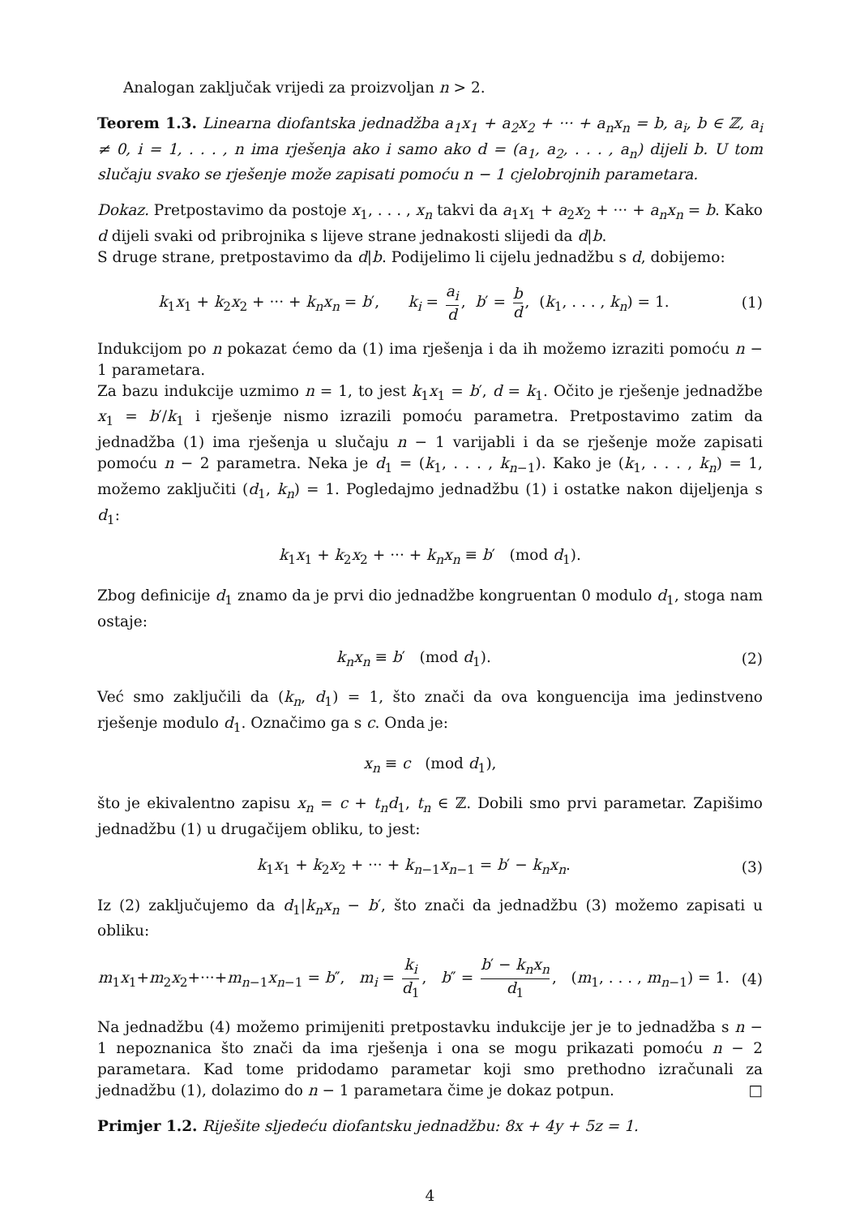Analogan zaključak vrijedi za proizvoljan n > 2.
Teorem 1.3. Linearna diofantska jednadžba a<sub>1</sub>x<sub>1</sub> + a<sub>2</sub>x<sub>2</sub> + ··· + a<sub>n</sub>x<sub>n</sub> = b, a<sub>i</sub>, b ∈ ℤ, a<sub>i</sub> ≠ 0, i = 1, . . . , n ima rješenja ako i samo ako d = (a<sub>1</sub>, a<sub>2</sub>, . . . , a<sub>n</sub>) dijeli b. U tom slučaju svako se rješenje može zapisati pomoću n − 1 cjelobrojnih parametara.
Dokaz. Pretpostavimo da postoje x<sub>1</sub>, . . . , x<sub>n</sub> takvi da a<sub>1</sub>x<sub>1</sub> + a<sub>2</sub>x<sub>2</sub> + ··· + a<sub>n</sub>x<sub>n</sub> = b. Kako d dijeli svaki od pribrojnika s lijeve strane jednakosti slijedi da d|b.
S druge strane, pretpostavimo da d|b. Podijelimo li cijelu jednadžbu s d, dobijemo:
k<sub>1</sub>x<sub>1</sub> + k<sub>2</sub>x<sub>2</sub> + ··· + k<sub>n</sub>x<sub>n</sub> = b′, k<sub>i</sub> = a<sub>i</sub> d, b′ = b d, (k<sub>1</sub>, . . . , k<sub>n</sub>) = 1.
(1)
Indukcijom po n pokazat ćemo da (1) ima rješenja i da ih možemo izraziti pomoću n − 1 parametara.
Za bazu indukcije uzmimo n = 1, to jest k<sub>1</sub>x<sub>1</sub> = b′, d = k<sub>1</sub>. Očito je rješenje jednadžbe x<sub>1</sub> = b′/k<sub>1</sub> i rješenje nismo izrazili pomoću parametra. Pretpostavimo zatim da jednadžba (1) ima rješenja u slučaju n − 1 varijabli i da se rješenje može zapisati pomoću n − 2 parametra. Neka je d<sub>1</sub> = (k<sub>1</sub>, . . . , k<sub>n−1</sub>). Kako je (k<sub>1</sub>, . . . , k<sub>n</sub>) = 1, možemo zaključiti (d<sub>1</sub>, k<sub>n</sub>) = 1. Pogledajmo jednadžbu (1) i ostatke nakon dijeljenja s d<sub>1</sub>:
k<sub>1</sub>x<sub>1</sub> + k<sub>2</sub>x<sub>2</sub> + ··· + k<sub>n</sub>x<sub>n</sub> ≡ b′ (mod d<sub>1</sub>).
Zbog definicije d<sub>1</sub> znamo da je prvi dio jednadžbe kongruentan 0 modulo d<sub>1</sub>, stoga nam ostaje:
k<sub>n</sub>x<sub>n</sub> ≡ b′ (mod d<sub>1</sub>). (2)
Već smo zaključili da (k<sub>n</sub>, d<sub>1</sub>) = 1, što znači da ova konguencija ima jedinstveno rješenje modulo d<sub>1</sub>. Označimo ga s c. Onda je:
x<sub>n</sub> ≡ c (mod d<sub>1</sub>),
što je ekivalentno zapisu x<sub>n</sub> = c + t<sub>n</sub>d<sub>1</sub>, t<sub>n</sub> ∈ ℤ. Dobili smo prvi parametar. Zapišimo jednadžbu (1) u drugačijem obliku, to jest:
k<sub>1</sub>x<sub>1</sub> + k<sub>2</sub>x<sub>2</sub> + ··· + k<sub>n−1</sub>x<sub>n−1</sub> = b′ − k<sub>n</sub>x<sub>n</sub>.
(3)
Iz (2) zaključujemo da d<sub>1</sub>|k<sub>n</sub>x<sub>n</sub> − b′, što znači da jednadžbu (3) možemo zapisati u obliku:
m<sub>1</sub>x<sub>1</sub>+m<sub>2</sub>x<sub>2</sub>+···+m<sub>n−1</sub>x<sub>n−1</sub> = b″, m<sub>i</sub> = k<sub>i</sub> d<sub>1</sub>, b″ = b′ − k<sub>n</sub>x<sub>n</sub> d<sub>1</sub>, (m<sub>1</sub>, . . . , m<sub>n−1</sub>) = 1.
(4)
Na jednadžbu (4) možemo primijeniti pretpostavku indukcije jer je to jednadžba s n − 1 nepoznanica što znači da ima rješenja i ona se mogu prikazati pomoću n − 2 parametara. Kad tome pridodamo parametar koji smo prethodno izračunali za jednadžbu (1), dolazimo do n − 1 parametara čime je dokaz potpun. □
Primjer 1.2. Riješite sljedeću diofantsku jednadžbu: 8x + 4y + 5z = 1.
4